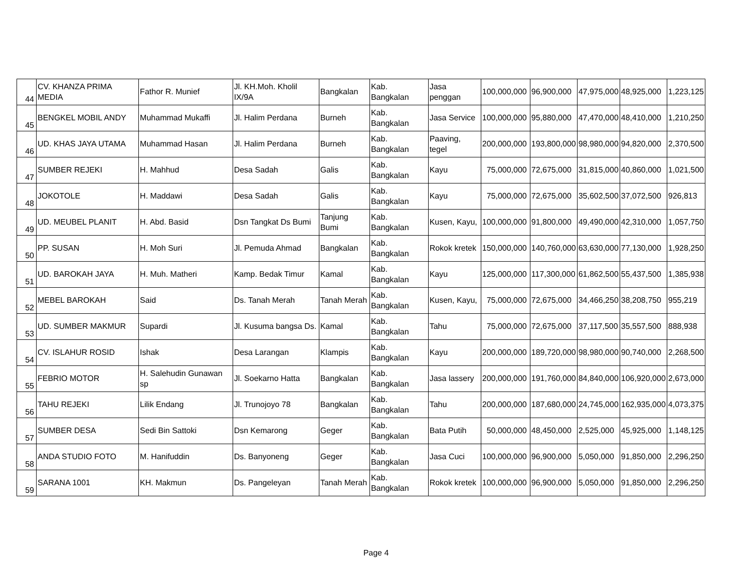| 44 | CV. KHANZA PRIMA MEDIA | Fathor R. Munief | Jl. KH.Moh. Kholil IX/9A | Bangkalan | Kab. Bangkalan | Jasa penggan | 100,000,000 | 96,900,000 | 47,975,000 | 48,925,000 | 1,223,125 |
| 45 | BENGKEL MOBIL ANDY | Muhammad Mukaffi | Jl. Halim Perdana | Burneh | Kab. Bangkalan | Jasa Service | 100,000,000 | 95,880,000 | 47,470,000 | 48,410,000 | 1,210,250 |
| 46 | UD. KHAS JAYA UTAMA | Muhammad Hasan | Jl. Halim Perdana | Burneh | Kab. Bangkalan | Paaving, tegel | 200,000,000 | 193,800,000 | 98,980,000 | 94,820,000 | 2,370,500 |
| 47 | SUMBER REJEKI | H. Mahhud | Desa Sadah | Galis | Kab. Bangkalan | Kayu | 75,000,000 | 72,675,000 | 31,815,000 | 40,860,000 | 1,021,500 |
| 48 | JOKOTOLE | H. Maddawi | Desa Sadah | Galis | Kab. Bangkalan | Kayu | 75,000,000 | 72,675,000 | 35,602,500 | 37,072,500 | 926,813 |
| 49 | UD. MEUBEL PLANIT | H. Abd. Basid | Dsn Tangkat Ds Bumi | Tanjung Bumi | Kab. Bangkalan | Kusen, Kayu, | 100,000,000 | 91,800,000 | 49,490,000 | 42,310,000 | 1,057,750 |
| 50 | PP. SUSAN | H. Moh Suri | Jl. Pemuda Ahmad | Bangkalan | Kab. Bangkalan | Rokok kretek | 150,000,000 | 140,760,000 | 63,630,000 | 77,130,000 | 1,928,250 |
| 51 | UD. BAROKAH JAYA | H. Muh. Matheri | Kamp. Bedak Timur | Kamal | Kab. Bangkalan | Kayu | 125,000,000 | 117,300,000 | 61,862,500 | 55,437,500 | 1,385,938 |
| 52 | MEBEL BAROKAH | Said | Ds. Tanah Merah | Tanah Merah | Kab. Bangkalan | Kusen, Kayu, | 75,000,000 | 72,675,000 | 34,466,250 | 38,208,750 | 955,219 |
| 53 | UD. SUMBER MAKMUR | Supardi | Jl. Kusuma bangsa Ds. | Kamal | Kab. Bangkalan | Tahu | 75,000,000 | 72,675,000 | 37,117,500 | 35,557,500 | 888,938 |
| 54 | CV. ISLAHUR ROSID | Ishak | Desa Larangan | Klampis | Kab. Bangkalan | Kayu | 200,000,000 | 189,720,000 | 98,980,000 | 90,740,000 | 2,268,500 |
| 55 | FEBRIO MOTOR | H. Salehudin Gunawan sp | Jl. Soekarno Hatta | Bangkalan | Kab. Bangkalan | Jasa lassery | 200,000,000 | 191,760,000 | 84,840,000 | 106,920,000 | 2,673,000 |
| 56 | TAHU REJEKI | Lilik Endang | Jl. Trunojoyo 78 | Bangkalan | Kab. Bangkalan | Tahu | 200,000,000 | 187,680,000 | 24,745,000 | 162,935,000 | 4,073,375 |
| 57 | SUMBER DESA | Sedi Bin Sattoki | Dsn Kemarong | Geger | Kab. Bangkalan | Bata Putih | 50,000,000 | 48,450,000 | 2,525,000 | 45,925,000 | 1,148,125 |
| 58 | ANDA STUDIO FOTO | M. Hanifuddin | Ds. Banyoneng | Geger | Kab. Bangkalan | Jasa Cuci | 100,000,000 | 96,900,000 | 5,050,000 | 91,850,000 | 2,296,250 |
| 59 | SARANA 1001 | KH. Makmun | Ds. Pangeleyan | Tanah Merah | Kab. Bangkalan | Rokok kretek | 100,000,000 | 96,900,000 | 5,050,000 | 91,850,000 | 2,296,250 |
Page 4